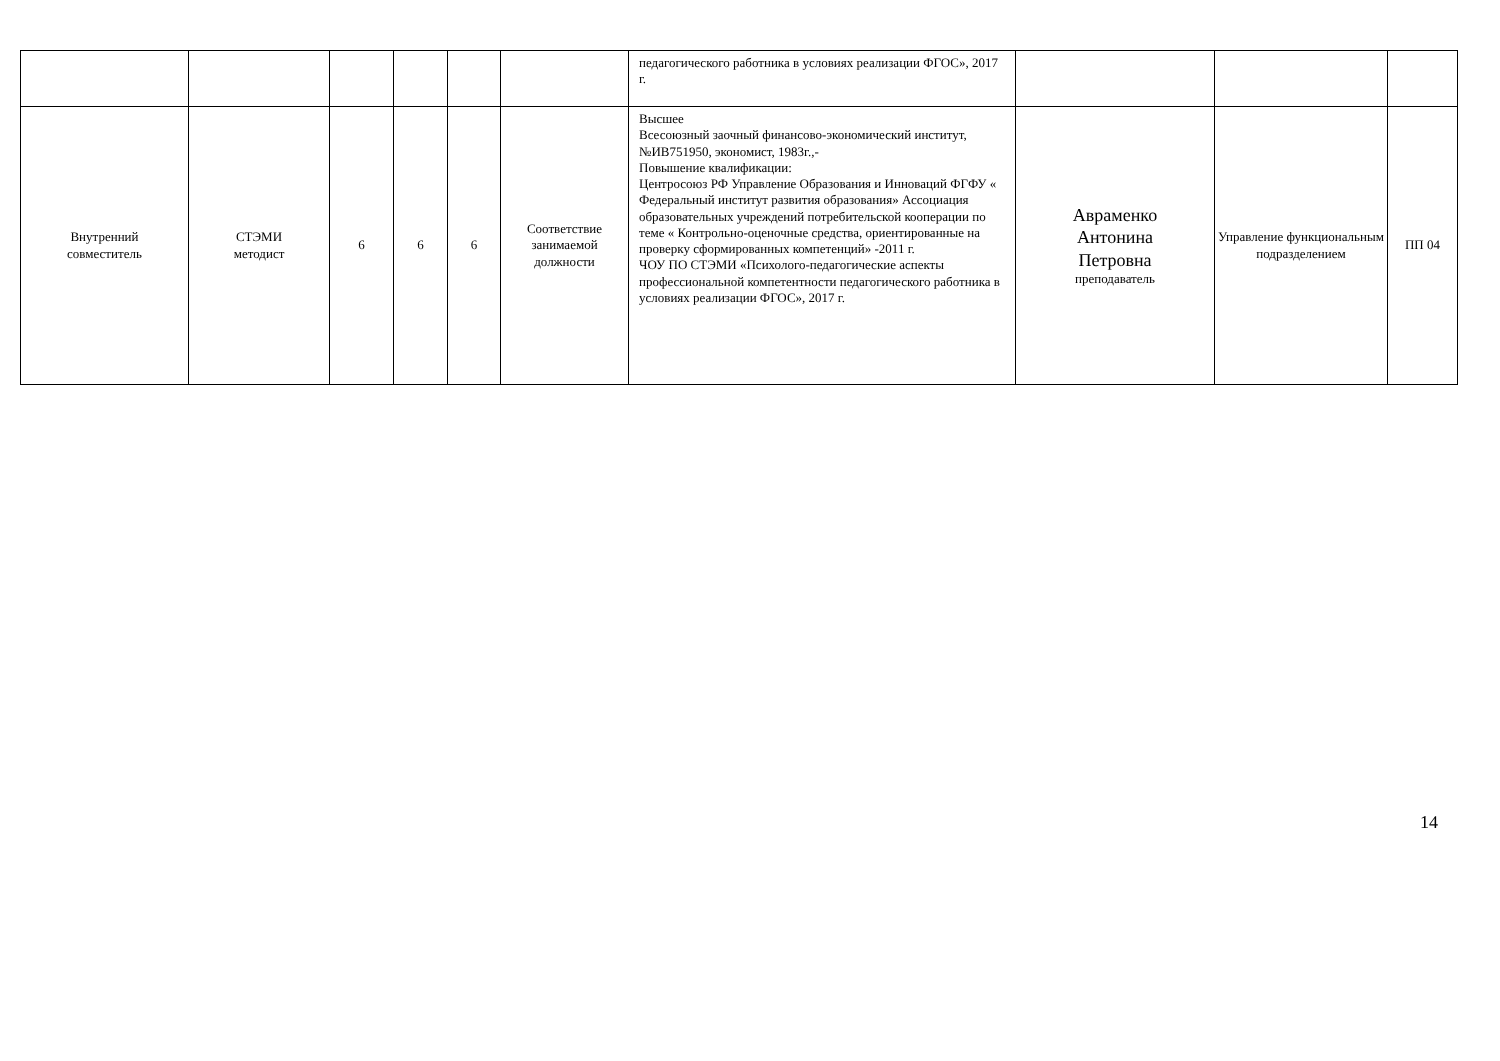| | | | | | | педагогического работника в условиях реализации ФГОС», 2017 г. | | | |
| Внутренний совместитель | СТЭМИ методист | 6 | 6 | 6 | Соответствие занимаемой должности | Высшее Всесоюзный заочный финансово-экономический институт, №ИВ751950, экономист, 1983г.,- Повышение квалификации: Центросоюз РФ Управление Образования и Инноваций ФГФУ « Федеральный институт развития образования» Ассоциация образовательных учреждений потребительской кооперации по теме « Контрольно-оценочные средства, ориентированные на проверку сформированных компетенций» -2011 г. ЧОУ ПО СТЭМИ «Психолого-педагогические аспекты профессиональной компетентности педагогического работника в условиях реализации ФГОС», 2017 г. | Авраменко Антонина Петровна преподаватель | Управление функциональным подразделением | ПП 04 |
14